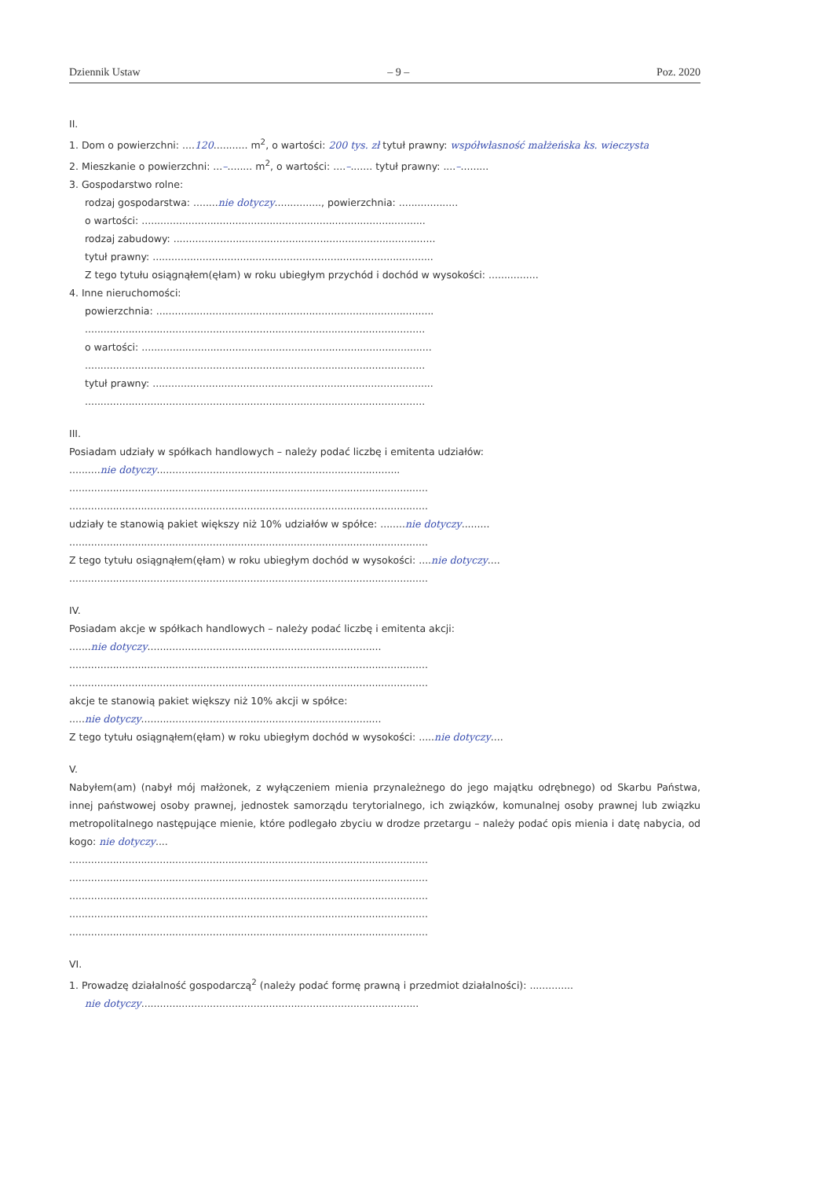Dziennik Ustaw – 9 – Poz. 2020
II.
1. Dom o powierzchni: ....120........... m<sup>2</sup>, o wartości: 200 tys. zł tytuł prawny: współwłasność małżeńska ks. wieczysta
2. Mieszkanie o powierzchni: ...–........ m<sup>2</sup>, o wartości: ....–....... tytuł prawny: ....–.........
3. Gospodarstwo rolne:
rodzaj gospodarstwa: ........nie dotyczy..............., powierzchnia: ...................
o wartości: ...........................................................................................
rodzaj zabudowy: ....................................................................................
tytuł prawny: ..........................................................................................
Z tego tytułu osiągnąłem(ęłam) w roku ubiegłym przychód i dochód w wysokości: ................
4. Inne nieruchomości:
powierzchnia: .........................................................................................
.............................................................................................................
o wartości: .............................................................................................
.............................................................................................................
tytuł prawny: ..........................................................................................
.............................................................................................................
III.
Posiadam udziały w spółkach handlowych – należy podać liczbę i emitenta udziałów:
..........nie dotyczy..............................................................................
...................................................................................................................
...................................................................................................................
udziały te stanowią pakiet większy niż 10% udziałów w spółce: ........nie dotyczy.........
...................................................................................................................
Z tego tytułu osiągnąłem(ęłam) w roku ubiegłym dochód w wysokości: ....nie dotyczy....
...................................................................................................................
IV.
Posiadam akcje w spółkach handlowych – należy podać liczbę i emitenta akcji:
.......nie dotyczy...........................................................................
...................................................................................................................
...................................................................................................................
akcje te stanowią pakiet większy niż 10% akcji w spółce:
.....nie dotyczy.............................................................................
Z tego tytułu osiągnąłem(ęłam) w roku ubiegłym dochód w wysokości: .....nie dotyczy....
V.
Nabyłem(am) (nabył mój małżonek, z wyłączeniem mienia przynależnego do jego majątku odrębnego) od Skarbu Państwa, innej państwowej osoby prawnej, jednostek samorządu terytorialnego, ich związków, komunalnej osoby prawnej lub związku metropolitalnego następujące mienie, które podlegało zbyciu w drodze przetargu – należy podać opis mienia i datę nabycia, od kogo: nie dotyczy....
...................................................................................................................
...................................................................................................................
...................................................................................................................
...................................................................................................................
...................................................................................................................
VI.
1. Prowadzę działalność gospodarczą<sup>2</sup> (należy podać formę prawną i przedmiot działalności): ..............
nie dotyczy.........................................................................................